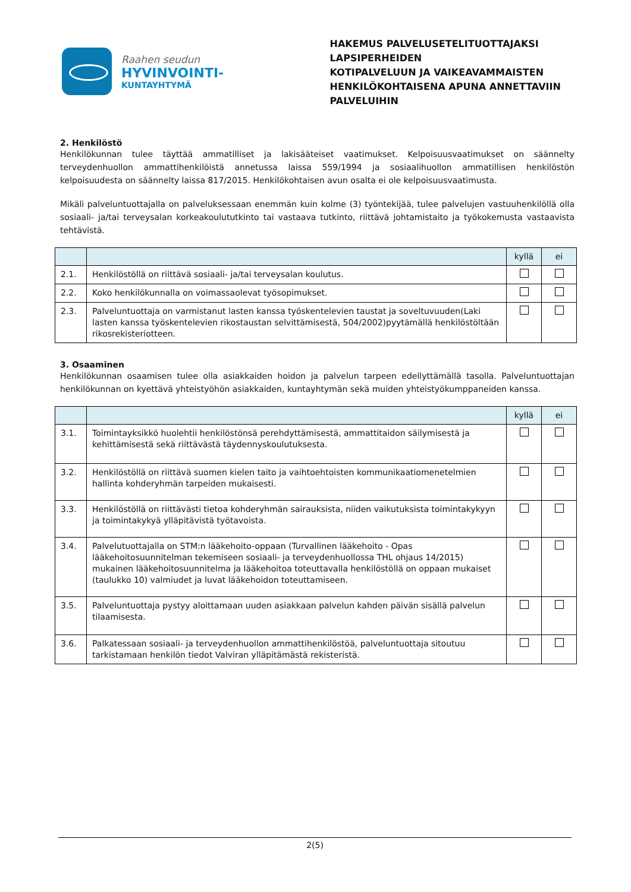Raahen seudun
HYVINVOINTI-
KUNTAYHTYMÄ
HAKEMUS PALVELUSETELITUOTTAJAKSI LAPSIPERHEIDEN
KOTIPALVELUUN JA VAIKEAVAMMAISTEN
HENKILÖKOHTAISENA APUNA ANNETTAVIIN PALVELUIHIN
2. Henkilöstö
Henkilökunnan tulee täyttää ammatilliset ja lakisääteiset vaatimukset. Kelpoisuusvaatimukset on säännelty terveydenhuollon ammattihenkilöistä annetussa laissa 559/1994 ja sosiaalihuollon ammatillisen henkilöstön kelpoisuudesta on säännelty laissa 817/2015. Henkilökohtaisen avun osalta ei ole kelpoisuusvaatimusta.
Mikäli palveluntuottajalla on palveluksessaan enemmän kuin kolme (3) työntekijää, tulee palvelujen vastuuhenkilöllä olla sosiaali- ja/tai terveysalan korkeakoulututkinto tai vastaava tutkinto, riittävä johtamistaito ja työkokemusta vastaavista tehtävistä.
| | | kyllä | ei |
| --- | --- | --- | --- |
| 2.1. | Henkilöstöllä on riittävä sosiaali- ja/tai terveysalan koulutus. | | |
| 2.2. | Koko henkilökunnalla on voimassaolevat työsopimukset. | | |
| 2.3. | Palveluntuottaja on varmistanut lasten kanssa työskentelevien taustat ja soveltuvuuden(Laki lasten kanssa työskentelevien rikostaustan selvittämisestä, 504/2002)pyytämällä henkilöstöltään rikosrekisteriotteen. | | |
3. Osaaminen
Henkilökunnan osaamisen tulee olla asiakkaiden hoidon ja palvelun tarpeen edellyttämällä tasolla. Palveluntuottajan henkilökunnan on kyettävä yhteistyöhön asiakkaiden, kuntayhtymän sekä muiden yhteistyökumppaneiden kanssa.
| | | kyllä | ei |
| --- | --- | --- | --- |
| 3.1. | Toimintayksikkö huolehtii henkilöstönsä perehdyttämisestä, ammattitaidon säilymisestä ja kehittämisestä sekä riittävästä täydennyskoulutuksesta. | | |
| 3.2. | Henkilöstöllä on riittävä suomen kielen taito ja vaihtoehtoisten kommunikaatiomenetelmien hallinta kohderyhmän tarpeiden mukaisesti. | | |
| 3.3. | Henkilöstöllä on riittävästi tietoa kohderyhmän sairauksista, niiden vaikutuksista toimintakykyyn ja toimintakykyä ylläpitävistä työtavoista. | | |
| 3.4. | Palvelutuottajalla on STM:n lääkehoito-oppaan (Turvallinen lääkehoito - Opas lääkehoitosuunnitelman tekemiseen sosiaali- ja terveydenhuollossa THL ohjaus 14/2015) mukainen lääkehoitosuunnitelma ja lääkehoitoa toteuttavalla henkilöstöllä on oppaan mukaiset (taulukko 10) valmiudet ja luvat lääkehoidon toteuttamiseen. | | |
| 3.5. | Palveluntuottaja pystyy aloittamaan uuden asiakkaan palvelun kahden päivän sisällä palvelun tilaamisesta. | | |
| 3.6. | Palkatessaan sosiaali- ja terveydenhuollon ammattihenkilöstöä, palveluntuottaja sitoutuu tarkistamaan henkilön tiedot Valviran ylläpitämästä rekisteristä. | | |
2(5)